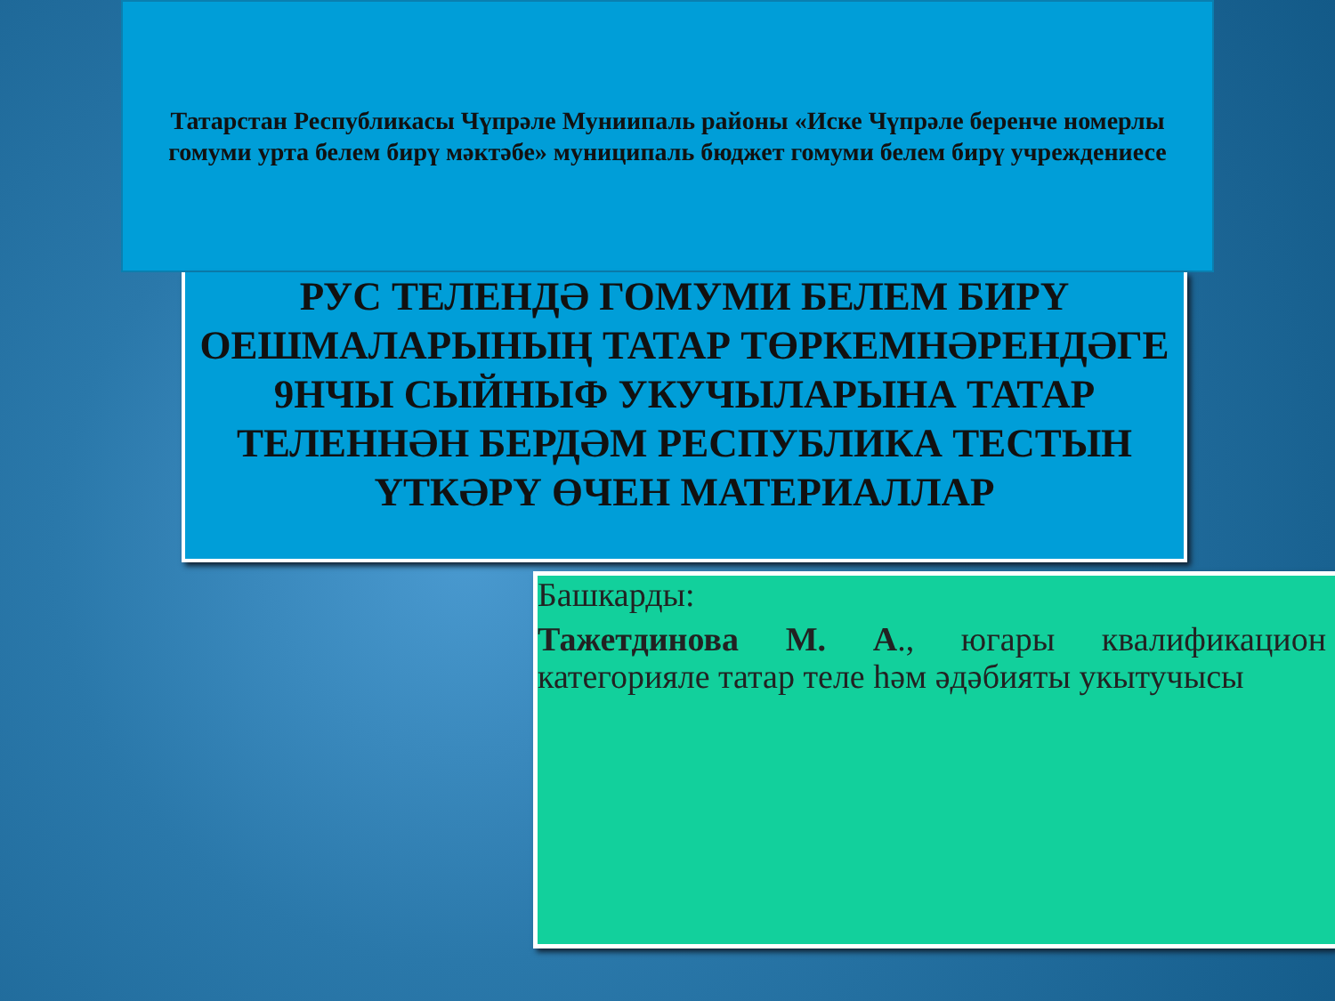Татарстан Республикасы Чүпрәле Муниипаль районы «Иске Чүпрәле беренче номерлы гомуми урта белем бирү мәктәбе» муниципаль бюджет гомуми белем бирү учреждениесе
РУС ТЕЛЕНДӘ ГОМУМИ БЕЛЕМ БИРҮ ОЕШМАЛАРЫНЫҢ ТАТАР ТӨРКЕМНӘРЕНДӘГЕ 9НЧЫ СЫЙНЫФ УКУЧЫЛАРЫНА ТАТАР ТЕЛЕННӘН БЕРДӘМ РЕСПУБЛИКА ТЕСТЫН ҮТКӘРҮ ӨЧЕН МАТЕРИАЛЛАР
Башкарды:
Тажетдинова М. А., югары квалификацион категорияле татар теле һәм әдәбияты укытучысы